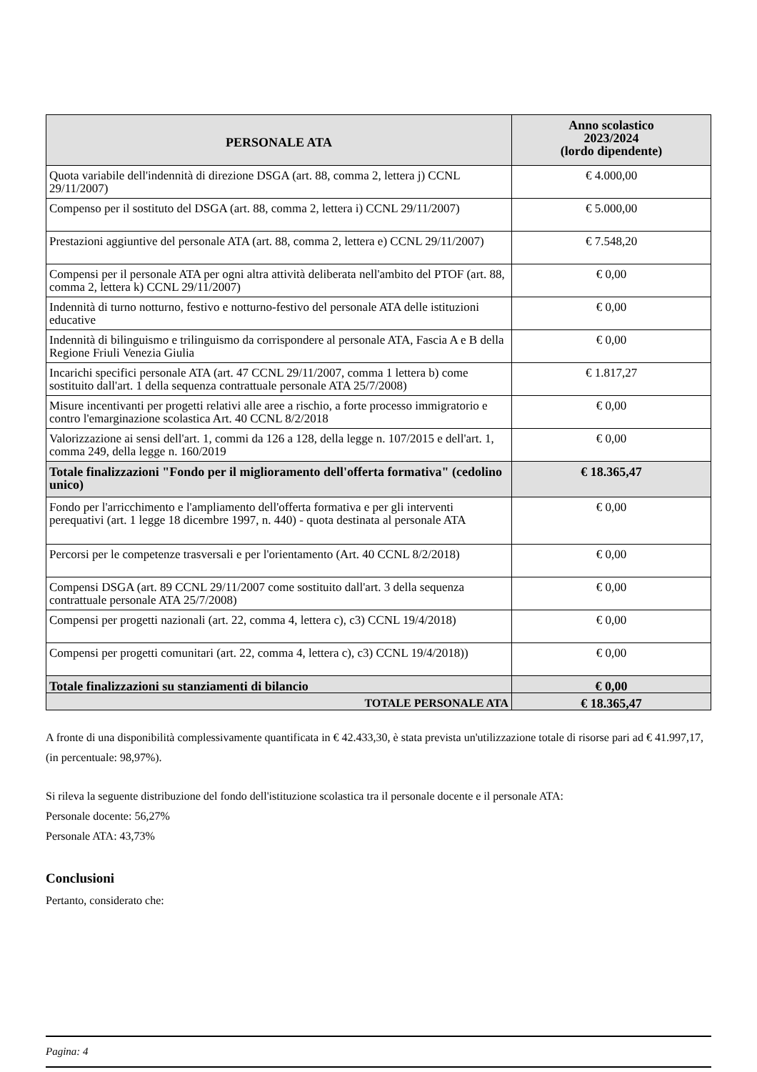| PERSONALE ATA | Anno scolastico 2023/2024 (lordo dipendente) |
| --- | --- |
| Quota variabile dell'indennità di direzione DSGA (art. 88, comma 2, lettera j) CCNL 29/11/2007) | € 4.000,00 |
| Compenso per il sostituto del DSGA (art. 88, comma 2, lettera i) CCNL 29/11/2007) | € 5.000,00 |
| Prestazioni aggiuntive del personale ATA (art. 88, comma 2, lettera e) CCNL 29/11/2007) | € 7.548,20 |
| Compensi per il personale ATA per ogni altra attività deliberata nell'ambito del PTOF (art. 88, comma 2, lettera k) CCNL 29/11/2007) | € 0,00 |
| Indennità di turno notturno, festivo e notturno-festivo del personale ATA delle istituzioni educative | € 0,00 |
| Indennità di bilinguismo e trilinguismo da corrispondere al personale ATA, Fascia A e B della Regione Friuli Venezia Giulia | € 0,00 |
| Incarichi specifici personale ATA (art. 47 CCNL 29/11/2007, comma 1 lettera b) come sostituito dall'art. 1 della sequenza contrattuale personale ATA 25/7/2008) | € 1.817,27 |
| Misure incentivanti per progetti relativi alle aree a rischio, a forte processo immigratorio e contro l'emarginazione scolastica Art. 40 CCNL 8/2/2018 | € 0,00 |
| Valorizzazione ai sensi dell'art. 1, commi da 126 a 128, della legge n. 107/2015 e dell'art. 1, comma 249, della legge n. 160/2019 | € 0,00 |
| Totale finalizzazioni "Fondo per il miglioramento dell'offerta formativa" (cedolino unico) | € 18.365,47 |
| Fondo per l'arricchimento e l'ampliamento dell'offerta formativa e per gli interventi perequativi (art. 1 legge 18 dicembre 1997, n. 440) - quota destinata al personale ATA | € 0,00 |
| Percorsi per le competenze trasversali e per l'orientamento (Art. 40 CCNL 8/2/2018) | € 0,00 |
| Compensi DSGA (art. 89 CCNL 29/11/2007 come sostituito dall'art. 3 della sequenza contrattuale personale ATA 25/7/2008) | € 0,00 |
| Compensi per progetti nazionali (art. 22, comma 4, lettera c), c3) CCNL 19/4/2018) | € 0,00 |
| Compensi per progetti comunitari (art. 22, comma 4, lettera c), c3) CCNL 19/4/2018)) | € 0,00 |
| Totale finalizzazioni su stanziamenti di bilancio | € 0,00 |
| TOTALE PERSONALE ATA | € 18.365,47 |
A fronte di una disponibilità complessivamente quantificata in € 42.433,30, è stata prevista un'utilizzazione totale di risorse pari ad € 41.997,17, (in percentuale: 98,97%).
Si rileva la seguente distribuzione del fondo dell'istituzione scolastica tra il personale docente e il personale ATA:
Personale docente: 56,27%
Personale ATA: 43,73%
Conclusioni
Pertanto, considerato che:
Pagina: 4